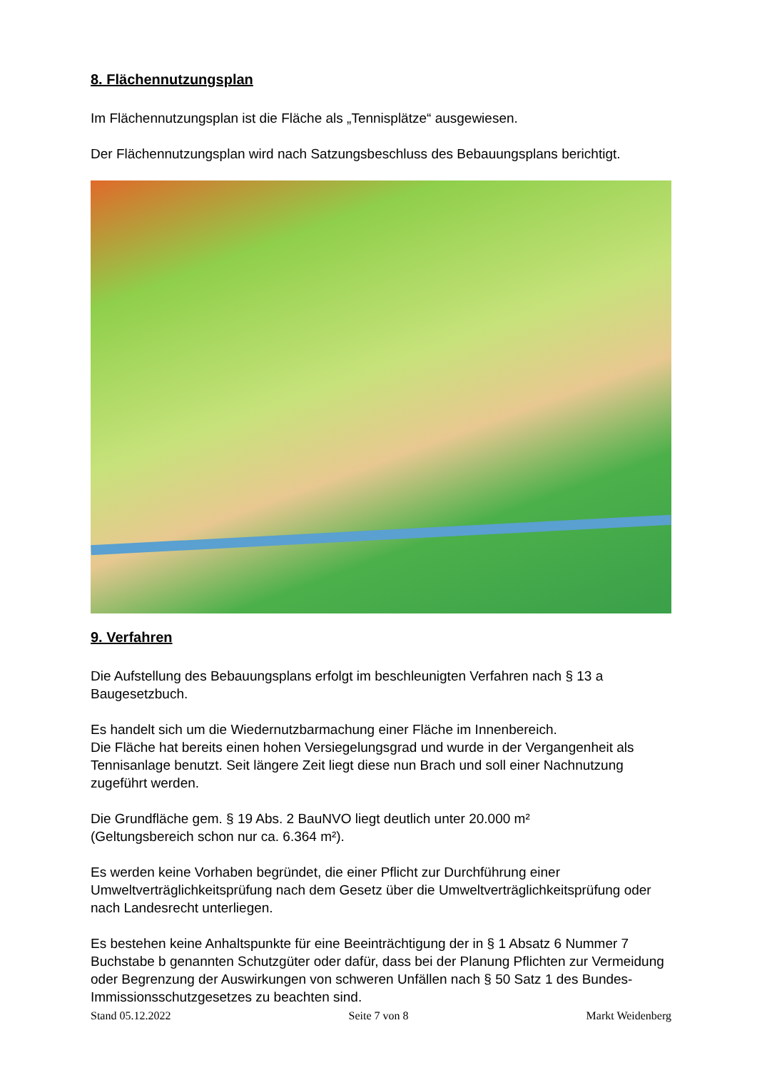8. Flächennutzungsplan
Im Flächennutzungsplan ist die Fläche als „Tennisplätze“ ausgewiesen.
Der Flächennutzungsplan wird nach Satzungsbeschluss des Bebauungsplans berichtigt.
9. Verfahren
Die Aufstellung des Bebauungsplans erfolgt im beschleunigten Verfahren nach § 13 a Baugesetzbuch.
Es handelt sich um die Wiedernutzbarmachung einer Fläche im Innenbereich.
Die Fläche hat bereits einen hohen Versiegelungsgrad und wurde in der Vergangenheit als Tennisanlage benutzt. Seit längere Zeit liegt diese nun Brach und soll einer Nachnutzung zugeführt werden.
Die Grundfläche gem. § 19 Abs. 2 BauNVO liegt deutlich unter 20.000 m²
(Geltungsbereich schon nur ca. 6.364 m²).
Es werden keine Vorhaben begründet, die einer Pflicht zur Durchführung einer Umweltverträglichkeitsprüfung nach dem Gesetz über die Umweltverträglichkeitsprüfung oder nach Landesrecht unterliegen.
Es bestehen keine Anhaltspunkte für eine Beeinträchtigung der in § 1 Absatz 6 Nummer 7 Buchstabe b genannten Schutzgüter oder dafür, dass bei der Planung Pflichten zur Vermeidung oder Begrenzung der Auswirkungen von schweren Unfällen nach § 50 Satz 1 des Bundes-Immissionsschutzgesetzes zu beachten sind.
Stand 05.12.2022 Seite 7 von 8 Markt Weidenberg